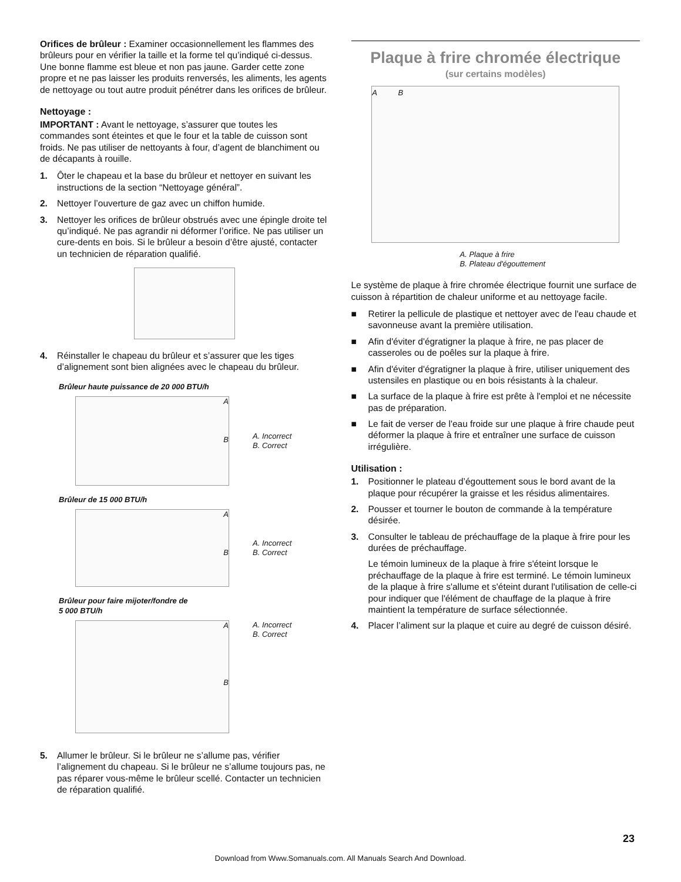Orifices de brûleur : Examiner occasionnellement les flammes des brûleurs pour en vérifier la taille et la forme tel qu’indiqué ci-dessus. Une bonne flamme est bleue et non pas jaune. Garder cette zone propre et ne pas laisser les produits renversés, les aliments, les agents de nettoyage ou tout autre produit pénétrer dans les orifices de brûleur.
Nettoyage :
IMPORTANT : Avant le nettoyage, s’assurer que toutes les commandes sont éteintes et que le four et la table de cuisson sont froids. Ne pas utiliser de nettoyants à four, d’agent de blanchiment ou de décapants à rouille.
1. Ôter le chapeau et la base du brûleur et nettoyer en suivant les instructions de la section “Nettoyage général”.
2. Nettoyer l’ouverture de gaz avec un chiffon humide.
3. Nettoyer les orifices de brûleur obstrués avec une épingle droite tel qu’indiqué. Ne pas agrandir ni déformer l’orifice. Ne pas utiliser un cure-dents en bois. Si le brûleur a besoin d’être ajusté, contacter un technicien de réparation qualifié.
4. Réinstaller le chapeau du brûleur et s’assurer que les tiges d’alignement sont bien alignées avec le chapeau du brûleur.
Brûleur haute puissance de 20 000 BTU/h
A
B
A. Incorrect
B. Correct
Brûleur de 15 000 BTU/h
A
B
A. Incorrect
B. Correct
Brûleur pour faire mijoter/fondre de
5 000 BTU/h
A
B
A. Incorrect
B. Correct
5. Allumer le brûleur. Si le brûleur ne s’allume pas, vérifier l’alignement du chapeau. Si le brûleur ne s’allume toujours pas, ne pas réparer vous-même le brûleur scellé. Contacter un technicien de réparation qualifié.
Plaque à frire chromée électrique
(sur certains modèles)
A B
A. Plaque à frire
B. Plateau d'égouttement
Le système de plaque à frire chromée électrique fournit une surface de cuisson à répartition de chaleur uniforme et au nettoyage facile.
■ Retirer la pellicule de plastique et nettoyer avec de l'eau chaude et savonneuse avant la première utilisation.
■ Afin d'éviter d'égratigner la plaque à frire, ne pas placer de casseroles ou de poêles sur la plaque à frire.
■ Afin d'éviter d'égratigner la plaque à frire, utiliser uniquement des ustensiles en plastique ou en bois résistants à la chaleur.
■ La surface de la plaque à frire est prête à l'emploi et ne nécessite pas de préparation.
■ Le fait de verser de l'eau froide sur une plaque à frire chaude peut déformer la plaque à frire et entraîner une surface de cuisson irrégulière.
Utilisation :
1. Positionner le plateau d’égouttement sous le bord avant de la plaque pour récupérer la graisse et les résidus alimentaires.
2. Pousser et tourner le bouton de commande à la température désirée.
3. Consulter le tableau de préchauffage de la plaque à frire pour les durées de préchauffage.
Le témoin lumineux de la plaque à frire s'éteint lorsque le préchauffage de la plaque à frire est terminé. Le témoin lumineux de la plaque à frire s'allume et s'éteint durant l'utilisation de celle-ci pour indiquer que l'élément de chauffage de la plaque à frire maintient la température de surface sélectionnée.
4. Placer l’aliment sur la plaque et cuire au degré de cuisson désiré.
23
Download from Www.Somanuals.com. All Manuals Search And Download.